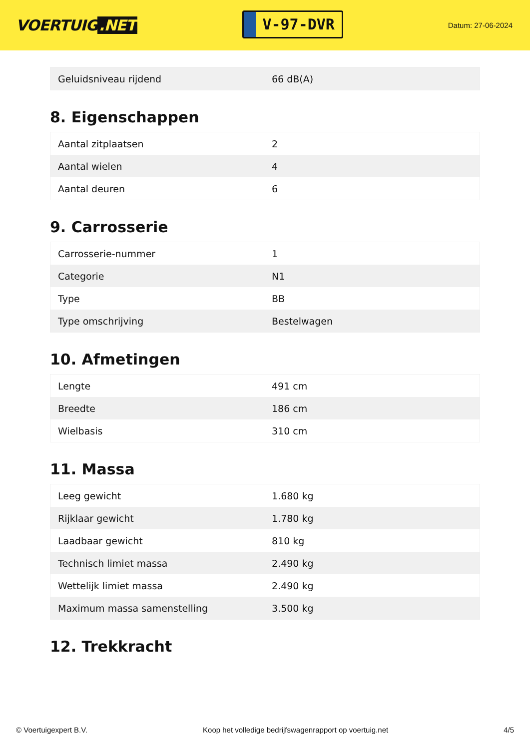VOERTUIG.NET
V-97-DVR
Datum: 27-06-2024
| Geluidsniveau rijdend | 66 dB(A) |
8. Eigenschappen
| Aantal zitplaatsen | 2 |
| Aantal wielen | 4 |
| Aantal deuren | 6 |
9. Carrosserie
| Carrosserie-nummer | 1 |
| Categorie | N1 |
| Type | BB |
| Type omschrijving | Bestelwagen |
10. Afmetingen
| Lengte | 491 cm |
| Breedte | 186 cm |
| Wielbasis | 310 cm |
11. Massa
| Leeg gewicht | 1.680 kg |
| Rijklaar gewicht | 1.780 kg |
| Laadbaar gewicht | 810 kg |
| Technisch limiet massa | 2.490 kg |
| Wettelijk limiet massa | 2.490 kg |
| Maximum massa samenstelling | 3.500 kg |
12. Trekkracht
© Voertuigexpert B.V. Koop het volledige bedrijfswagenrapport op voertuig.net 4/5